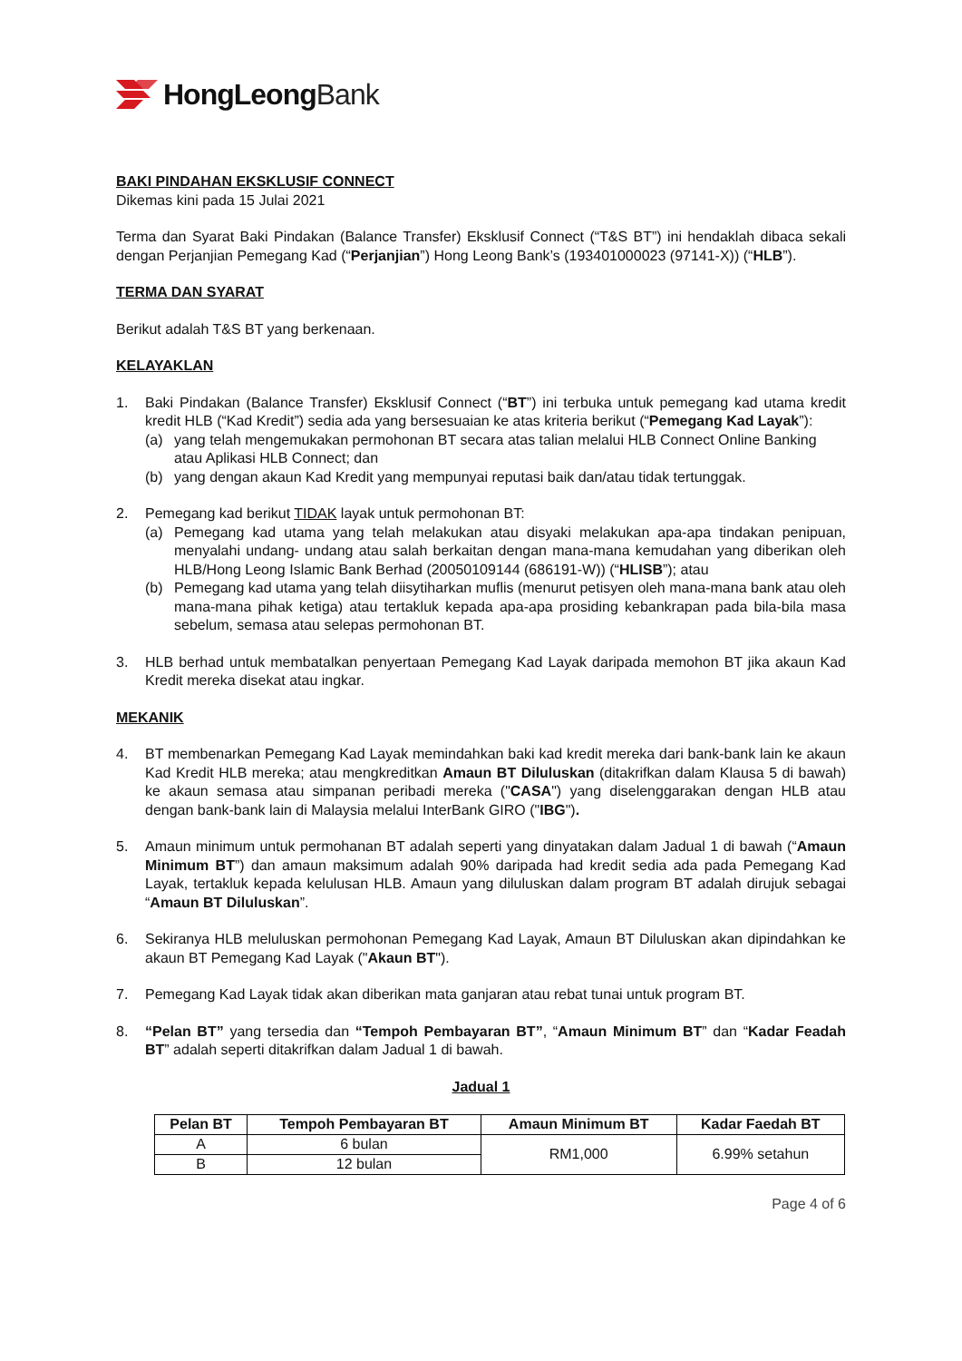HongLeongBank
BAKI PINDAHAN EKSKLUSIF CONNECT
Dikemas kini pada 15 Julai 2021
Terma dan Syarat Baki Pindakan (Balance Transfer) Eksklusif Connect (“T&S BT”) ini hendaklah dibaca sekali dengan Perjanjian Pemegang Kad (“Perjanjian”) Hong Leong Bank’s (193401000023 (97141-X)) (“HLB”).
TERMA DAN SYARAT
Berikut adalah T&S BT yang berkenaan.
KELAYAKLAN
1. Baki Pindakan (Balance Transfer) Eksklusif Connect (“BT”) ini terbuka untuk pemegang kad utama kredit kredit HLB (“Kad Kredit”) sedia ada yang bersesuaian ke atas kriteria berikut (“Pemegang Kad Layak”):
(a) yang telah mengemukakan permohonan BT secara atas talian melalui HLB Connect Online Banking atau Aplikasi HLB Connect; dan
(b) yang dengan akaun Kad Kredit yang mempunyai reputasi baik dan/atau tidak tertunggak.
2. Pemegang kad berikut TIDAK layak untuk permohonan BT:
(a) Pemegang kad utama yang telah melakukan atau disyaki melakukan apa-apa tindakan penipuan, menyalahi undang- undang atau salah berkaitan dengan mana-mana kemudahan yang diberikan oleh HLB/Hong Leong Islamic Bank Berhad (20050109144 (686191-W)) (“HLISB”); atau
(b) Pemegang kad utama yang telah diisytiharkan muflis (menurut petisyen oleh mana-mana bank atau oleh mana-mana pihak ketiga) atau tertakluk kepada apa-apa prosiding kebankrapan pada bila-bila masa sebelum, semasa atau selepas permohonan BT.
3. HLB berhad untuk membatalkan penyertaan Pemegang Kad Layak daripada memohon BT jika akaun Kad Kredit mereka disekat atau ingkar.
MEKANIK
4. BT membenarkan Pemegang Kad Layak memindahkan baki kad kredit mereka dari bank-bank lain ke akaun Kad Kredit HLB mereka; atau mengkreditkan Amaun BT Diluluskan (ditakrifkan dalam Klausa 5 di bawah) ke akaun semasa atau simpanan peribadi mereka ("CASA") yang diselenggarakan dengan HLB atau dengan bank-bank lain di Malaysia melalui InterBank GIRO ("IBG").
5. Amaun minimum untuk permohanan BT adalah seperti yang dinyatakan dalam Jadual 1 di bawah (“Amaun Minimum BT”) dan amaun maksimum adalah 90% daripada had kredit sedia ada pada Pemegang Kad Layak, tertakluk kepada kelulusan HLB. Amaun yang diluluskan dalam program BT adalah dirujuk sebagai “Amaun BT Diluluskan”.
6. Sekiranya HLB meluluskan permohonan Pemegang Kad Layak, Amaun BT Diluluskan akan dipindahkan ke akaun BT Pemegang Kad Layak ("Akaun BT").
7. Pemegang Kad Layak tidak akan diberikan mata ganjaran atau rebat tunai untuk program BT.
8. “Pelan BT” yang tersedia dan “Tempoh Pembayaran BT”, “Amaun Minimum BT” dan “Kadar Feadah BT” adalah seperti ditakrifkan dalam Jadual 1 di bawah.
Jadual 1
| Pelan BT | Tempoh Pembayaran BT | Amaun Minimum BT | Kadar Faedah BT |
| --- | --- | --- | --- |
| A | 6 bulan | RM1,000 | 6.99% setahun |
| B | 12 bulan | | |
Page 4 of 6